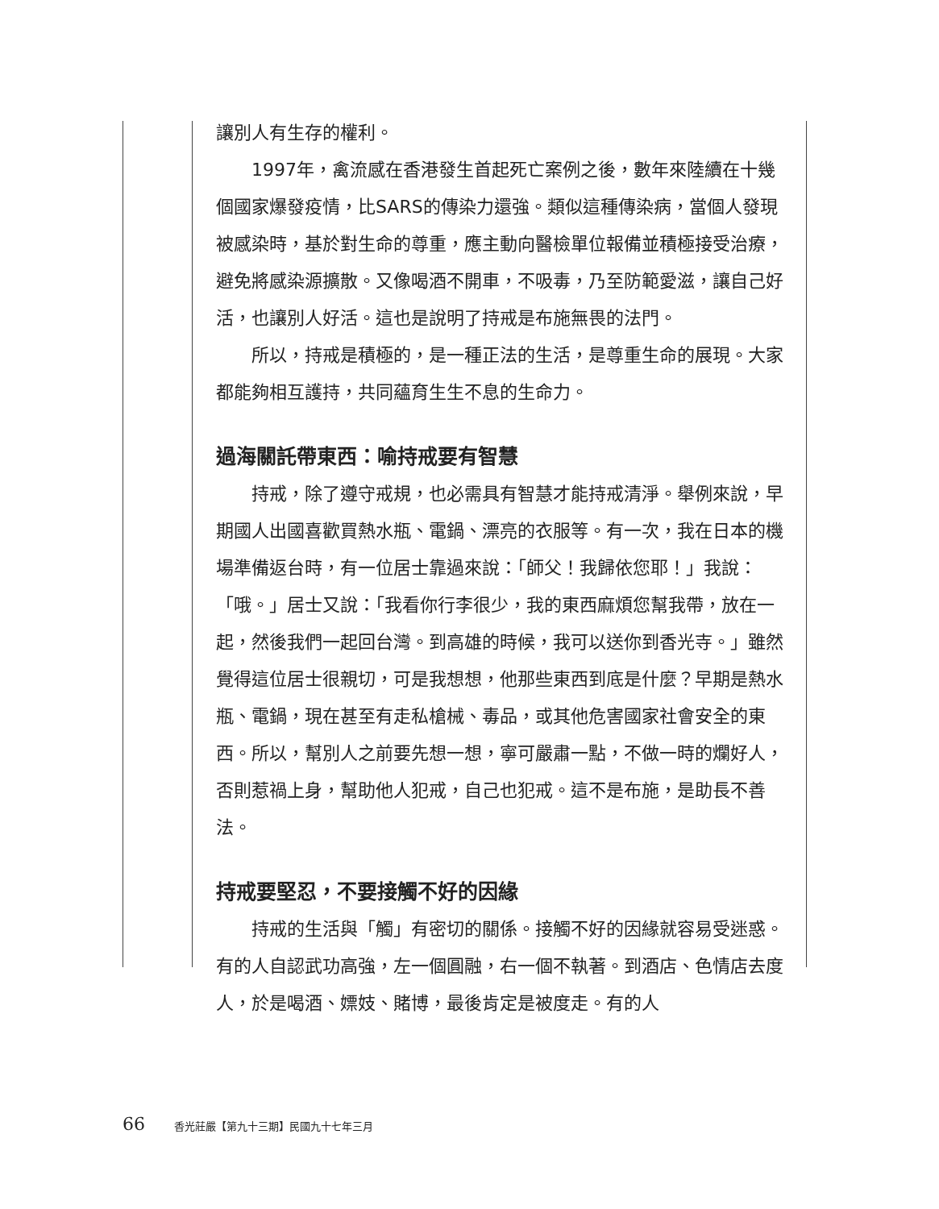讓別人有生存的權利。
1997年，禽流感在香港發生首起死亡案例之後，數年來陸續在十幾個國家爆發疫情，比SARS的傳染力還強。類似這種傳染病，當個人發現被感染時，基於對生命的尊重，應主動向醫檢單位報備並積極接受治療，避免將感染源擴散。又像喝酒不開車，不吸毒，乃至防範愛滋，讓自己好活，也讓別人好活。這也是說明了持戒是布施無畏的法門。
所以，持戒是積極的，是一種正法的生活，是尊重生命的展現。大家都能夠相互護持，共同蘊育生生不息的生命力。
過海關託帶東西：喻持戒要有智慧
持戒，除了遵守戒規，也必需具有智慧才能持戒清淨。舉例來說，早期國人出國喜歡買熱水瓶、電鍋、漂亮的衣服等。有一次，我在日本的機場準備返台時，有一位居士靠過來說：「師父！我歸依您耶！」我說：「哦。」居士又說：「我看你行李很少，我的東西麻煩您幫我帶，放在一起，然後我們一起回台灣。到高雄的時候，我可以送你到香光寺。」雖然覺得這位居士很親切，可是我想想，他那些東西到底是什麼？早期是熱水瓶、電鍋，現在甚至有走私槍械、毒品，或其他危害國家社會安全的東西。所以，幫別人之前要先想一想，寧可嚴肅一點，不做一時的爛好人，否則惹禍上身，幫助他人犯戒，自己也犯戒。這不是布施，是助長不善法。
持戒要堅忍，不要接觸不好的因緣
持戒的生活與「觸」有密切的關係。接觸不好的因緣就容易受迷惑。有的人自認武功高強，左一個圓融，右一個不執著。到酒店、色情店去度人，於是喝酒、嫖妓、賭博，最後肯定是被度走。有的人
66 香光莊嚴【第九十三期】民國九十七年三月